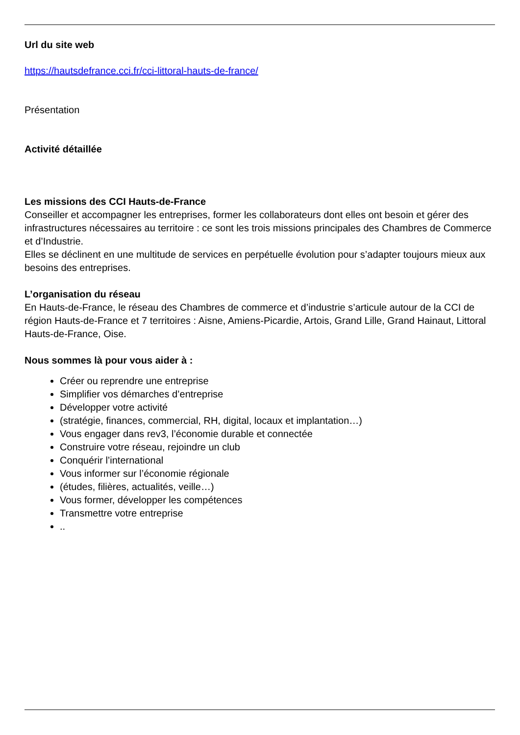Url du site web
https://hautsdefrance.cci.fr/cci-littoral-hauts-de-france/
Présentation
Activité détaillée
Les missions des CCI Hauts-de-France
Conseiller et accompagner les entreprises, former les collaborateurs dont elles ont besoin et gérer des infrastructures nécessaires au territoire : ce sont les trois missions principales des Chambres de Commerce et d’Industrie.
Elles se déclinent en une multitude de services en perpétuelle évolution pour s’adapter toujours mieux aux besoins des entreprises.
L’organisation du réseau
En Hauts-de-France, le réseau des Chambres de commerce et d’industrie s’articule autour de la CCI de région Hauts-de-France et 7 territoires : Aisne, Amiens-Picardie, Artois, Grand Lille, Grand Hainaut, Littoral Hauts-de-France, Oise.
Nous sommes là pour vous aider à :
Créer ou reprendre une entreprise
Simplifier vos démarches d’entreprise
Développer votre activité
(stratégie, finances, commercial, RH, digital, locaux et implantation…)
Vous engager dans rev3, l’économie durable et connectée
Construire votre réseau, rejoindre un club
Conquérir l’international
Vous informer sur l’économie régionale
(études, filières, actualités, veille…)
Vous former, développer les compétences
Transmettre votre entreprise
..